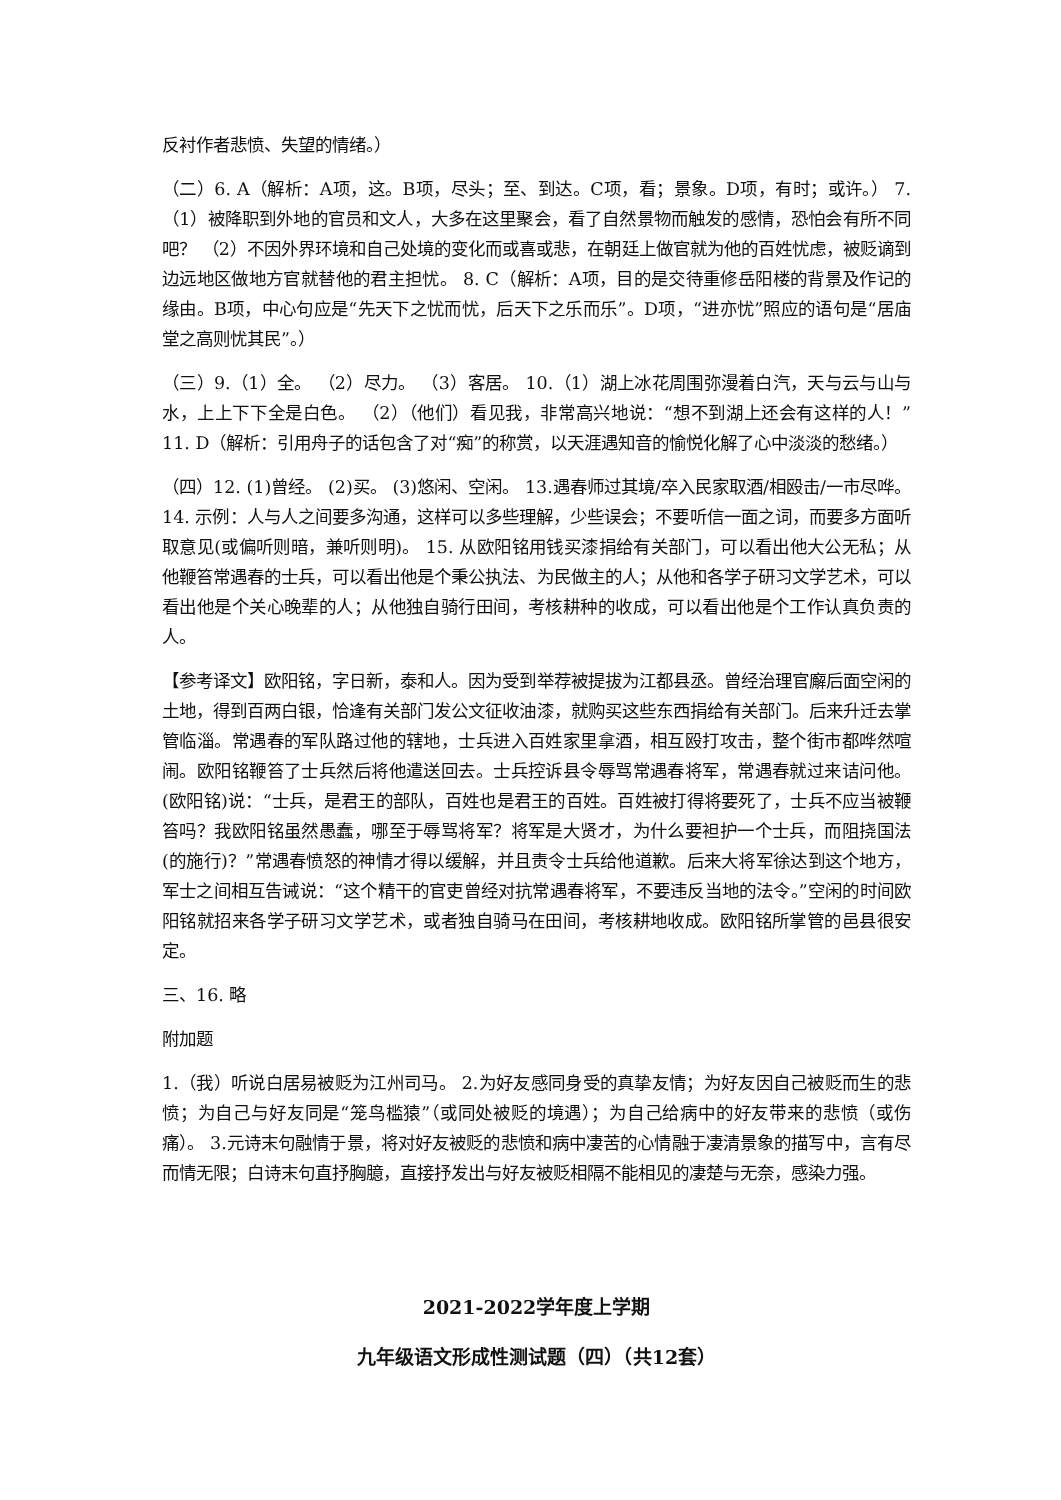反衬作者悲愤、失望的情绪。）
（二）6. A（解析：A项，这。B项，尽头；至、到达。C项，看；景象。D项，有时；或许。） 7.（1）被降职到外地的官员和文人，大多在这里聚会，看了自然景物而触发的感情，恐怕会有所不同吧？ （2）不因外界环境和自己处境的变化而或喜或悲，在朝廷上做官就为他的百姓忧虑，被贬谪到边远地区做地方官就替他的君主担忧。 8. C（解析：A项，目的是交待重修岳阳楼的背景及作记的缘由。B项，中心句应是“先天下之忧而忧，后天下之乐而乐”。D项，“进亦忧”照应的语句是“居庙堂之高则忧其民”。）
（三）9.（1）全。 （2）尽力。 （3）客居。 10.（1）湖上冰花周围弥漫着白汽，天与云与山与水，上上下下全是白色。 （2）（他们）看见我，非常高兴地说：“想不到湖上还会有这样的人！” 11. D（解析：引用舟子的话包含了对“痴”的称赏，以天涯遇知音的愉悦化解了心中淡淡的愁绪。）
（四）12. (1)曾经。 (2)买。 (3)悠闲、空闲。 13.遇春师过其境/卒入民家取酒/相殴击/一市尽哗。 14. 示例：人与人之间要多沟通，这样可以多些理解，少些误会；不要听信一面之词，而要多方面听取意见(或偏听则暗，兼听则明)。 15. 从欧阳铭用钱买漆捐给有关部门，可以看出他大公无私；从他鞭笞常遇春的士兵，可以看出他是个秉公执法、为民做主的人；从他和各学子研习文学艺术，可以看出他是个关心晚辈的人；从他独自骑行田间，考核耕种的收成，可以看出他是个工作认真负责的人。
【参考译文】欧阳铭，字日新，泰和人。因为受到举荐被提拔为江都县丞。曾经治理官廨后面空闲的土地，得到百两白银，恰逢有关部门发公文征收油漆，就购买这些东西捐给有关部门。后来升迁去掌管临淄。常遇春的军队路过他的辖地，士兵进入百姓家里拿酒，相互殴打攻击，整个街市都哗然喧闹。欧阳铭鞭笞了士兵然后将他遣送回去。士兵控诉县令辱骂常遇春将军，常遇春就过来诘问他。(欧阳铭)说：“士兵，是君王的部队，百姓也是君王的百姓。百姓被打得将要死了，士兵不应当被鞭笞吗？我欧阳铭虽然愚蠢，哪至于辱骂将军？将军是大贤才，为什么要袒护一个士兵，而阻挠国法(的施行)？”常遇春愤怒的神情才得以缓解，并且责令士兵给他道歉。后来大将军徐达到这个地方，军士之间相互告诫说：“这个精干的官吏曾经对抗常遇春将军，不要违反当地的法令。”空闲的时间欧阳铭就招来各学子研习文学艺术，或者独自骑马在田间，考核耕地收成。欧阳铭所掌管的邑县很安定。
三、16. 略
附加题
1.（我）听说白居易被贬为江州司马。 2.为好友感同身受的真挚友情；为好友因自己被贬而生的悲愤；为自己与好友同是“笼鸟槛猿”（或同处被贬的境遇）；为自己给病中的好友带来的悲愤（或伤痛）。 3.元诗末句融情于景，将对好友被贬的悲愤和病中凄苦的心情融于凄清景象的描写中，言有尽而情无限；白诗末句直抒胸臆，直接抒发出与好友被贬相隔不能相见的凄楚与无奈，感染力强。
2021-2022学年度上学期
九年级语文形成性测试题（四）（共12套）